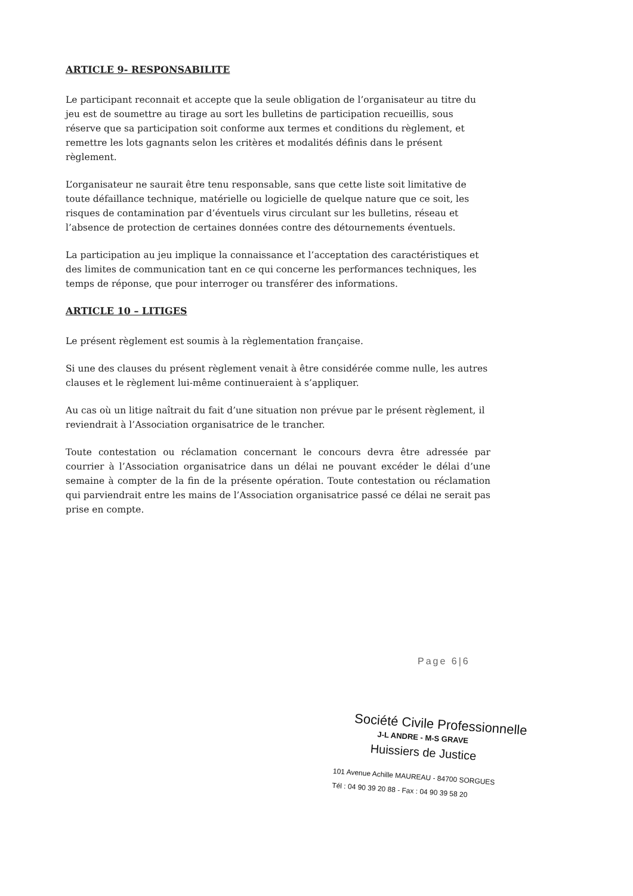ARTICLE 9- RESPONSABILITE
Le participant reconnait et accepte que la seule obligation de l’organisateur au titre du jeu est de soumettre au tirage au sort les bulletins de participation recueillis, sous réserve que sa participation soit conforme aux termes et conditions du règlement, et remettre les lots gagnants selon les critères et modalités définis dans le présent règlement.
L’organisateur ne saurait être tenu responsable, sans que cette liste soit limitative de toute défaillance technique, matérielle ou logicielle de quelque nature que ce soit, les risques de contamination par d’éventuels virus circulant sur les bulletins, réseau et l’absence de protection de certaines données contre des détournements éventuels.
La participation au jeu implique la connaissance et l’acceptation des caractéristiques et des limites de communication tant en ce qui concerne les performances techniques, les temps de réponse, que pour interroger ou transférer des informations.
ARTICLE 10 – LITIGES
Le présent règlement est soumis à la règlementation française.
Si une des clauses du présent règlement venait à être considérée comme nulle, les autres clauses et le règlement lui-même continueraient à s’appliquer.
Au cas où un litige naîtrait du fait d’une situation non prévue par le présent règlement, il reviendrait à l’Association organisatrice de le trancher.
Toute contestation ou réclamation concernant le concours devra être adressée par courrier à l’Association organisatrice dans un délai ne pouvant excéder le délai d’une semaine à compter de la fin de la présente opération. Toute contestation ou réclamation qui parviendrait entre les mains de l’Association organisatrice passé ce délai ne serait pas prise en compte.
Page 6|6
Société Civile Professionnelle
J-L ANDRE - M-S GRAVE
Huissiers de Justice
101 Avenue Achille MAUREAU - 84700 SORGUES
Tél : 04 90 39 20 88 - Fax : 04 90 39 58 20